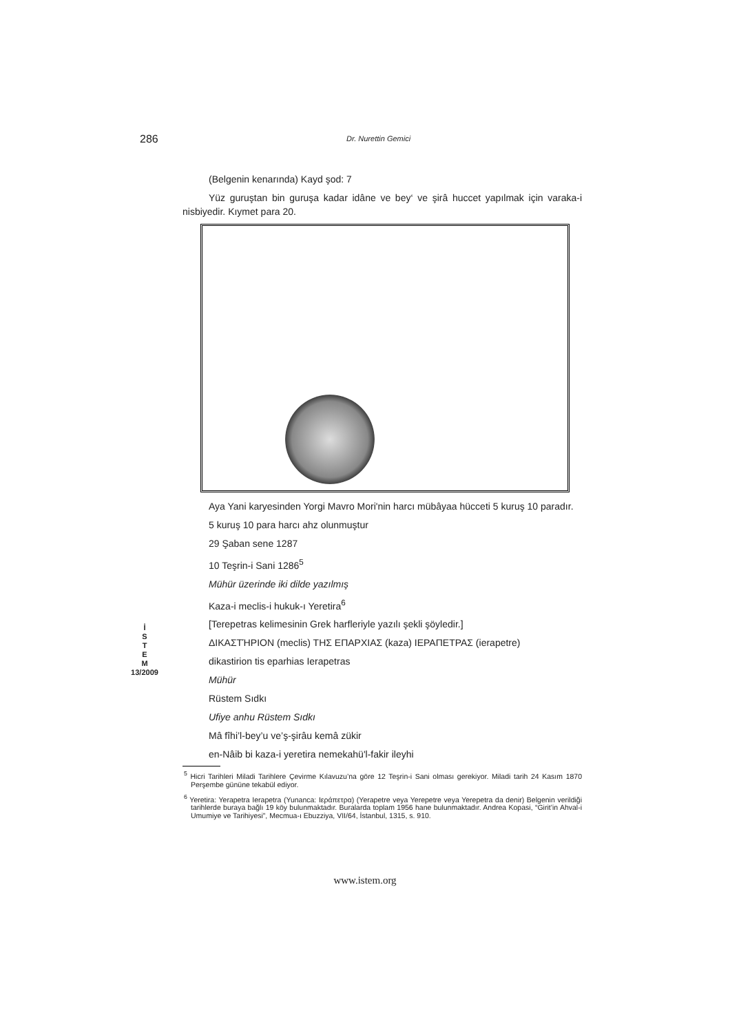286 Dr. Nurettin Gemici
İ
S
T
E
M
13/2009
(Belgenin kenarında) Kayd şod: 7
Yüz guruştan bin guruşa kadar idâne ve bey‘ ve şirâ huccet yapılmak için varaka-i nisbiyedir. Kıymet para 20.
Aya Yani karyesinden Yorgi Mavro Mori'nin harcı mübâyaa hücceti 5 kuruş 10 paradır.
5 kuruş 10 para harcı ahz olunmuştur
29 Şaban sene 1287
10 Teşrin-i Sani 1286<sup>5</sup>
Mühür üzerinde iki dilde yazılmış
Kaza-i meclis-i hukuk-ı Yeretira<sup>6</sup>
[Terepetras kelimesinin Grek harfleriyle yazılı şekli şöyledir.]
ΔΙΚΑΣΤΉΡΙΟΝ (meclis) ΤΗΣ ΕΠΑΡΧΙΑΣ (kaza) ΙΕΡΑΠΕΤΡΑΣ (ierapetre)
dikastirion tis eparhias Ierapetras
Mühür
Rüstem Sıdkı
Ufiye anhu Rüstem Sıdkı
Mâ fîhi’l-bey’u ve’ş-şirâu kemâ zükir
en-Nâib bi kaza-i yeretira nemekahü'l-fakir ileyhi
<sup>5</sup> Hicri Tarihleri Miladi Tarihlere Çevirme Kılavuzu’na göre 12 Teşrin-i Sani olması gerekiyor. Miladi tarih 24 Kasım 1870 Perşembe gününe tekabül ediyor.
<sup>6</sup> Yeretira: Yerapetra Ierapetra (Yunanca: Ιεράπετρα) (Yerapetre veya Yerepetre veya Yerepetra da denir) Belgenin verildiği tarihlerde buraya bağlı 19 köy bulunmaktadır. Buralarda toplam 1956 hane bulunmaktadır. Andrea Kopasi, “Girit’in Ahval-i Umumiye ve Tarihiyesi”, Mecmua-ı Ebuzziya, VII/64, İstanbul, 1315, s. 910.
www.istem.org